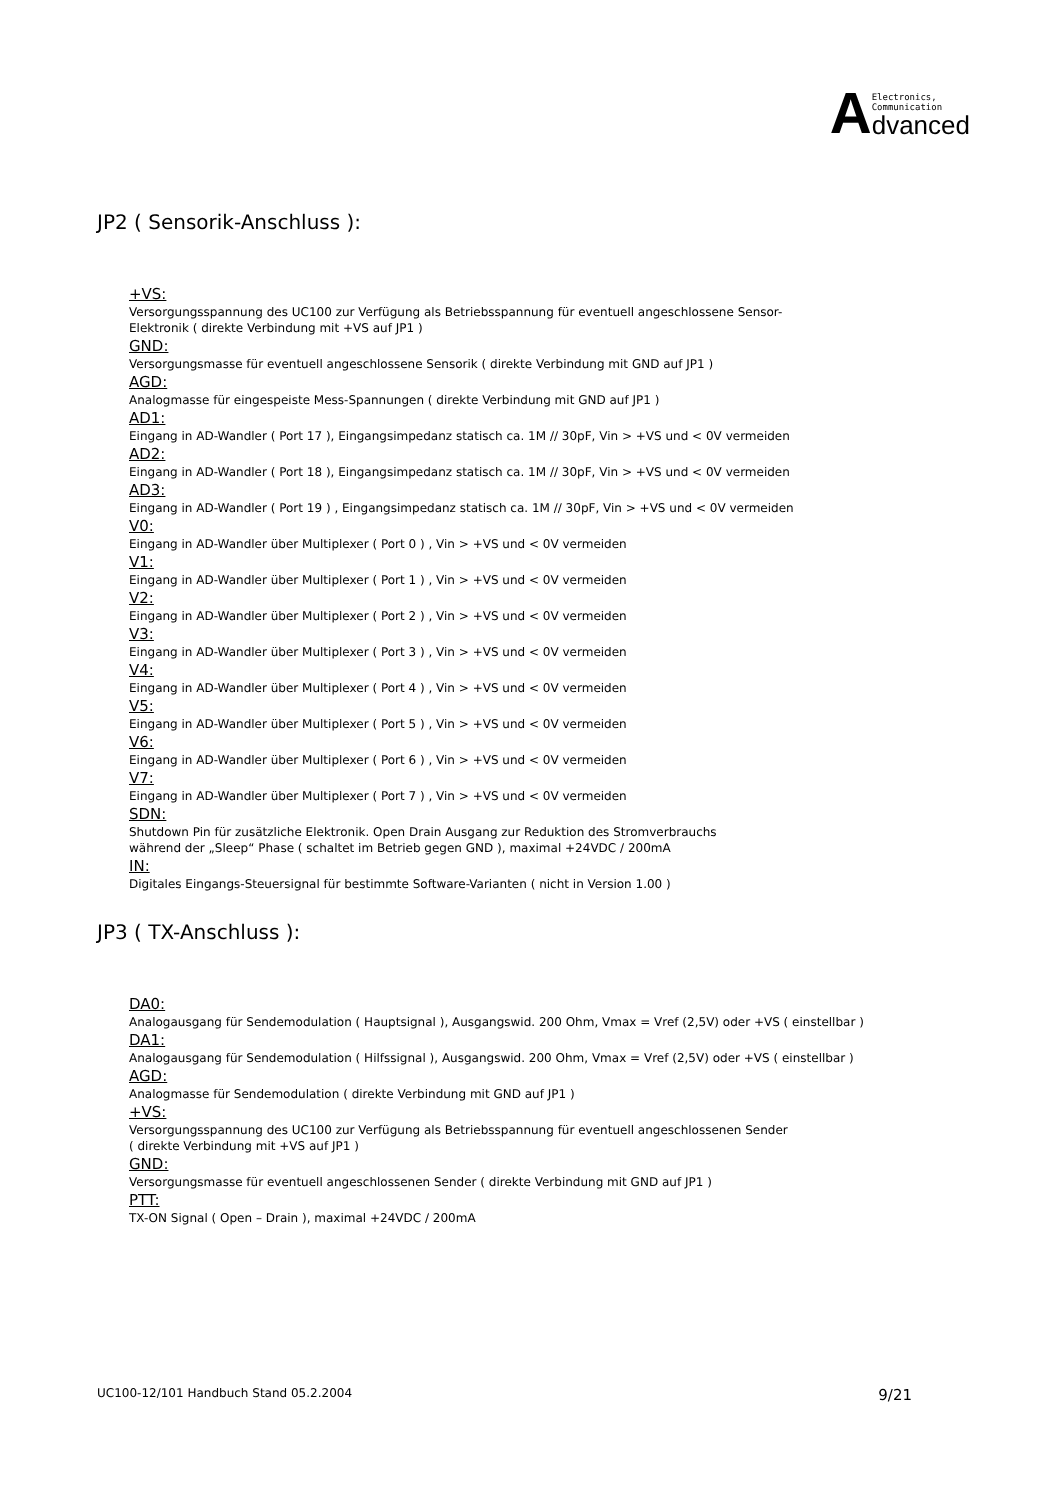A
Electronics,
Communication
dvanced
JP2 ( Sensorik-Anschluss ):
+VS:
Versorgungsspannung des UC100 zur Verfügung als Betriebsspannung für eventuell angeschlossene Sensor-
Elektronik ( direkte Verbindung mit +VS auf JP1 )
GND:
Versorgungsmasse für eventuell angeschlossene Sensorik ( direkte Verbindung mit GND auf JP1 )
AGD:
Analogmasse für eingespeiste Mess-Spannungen ( direkte Verbindung mit GND auf JP1 )
AD1:
Eingang in AD-Wandler ( Port 17 ), Eingangsimpedanz statisch ca. 1M // 30pF, Vin > +VS und < 0V vermeiden
AD2:
Eingang in AD-Wandler ( Port 18 ), Eingangsimpedanz statisch ca. 1M // 30pF, Vin > +VS und < 0V vermeiden
AD3:
Eingang in AD-Wandler ( Port 19 ) , Eingangsimpedanz statisch ca. 1M // 30pF, Vin > +VS und < 0V vermeiden
V0:
Eingang in AD-Wandler über Multiplexer ( Port 0 ) , Vin > +VS und < 0V vermeiden
V1:
Eingang in AD-Wandler über Multiplexer ( Port 1 ) , Vin > +VS und < 0V vermeiden
V2:
Eingang in AD-Wandler über Multiplexer ( Port 2 ) , Vin > +VS und < 0V vermeiden
V3:
Eingang in AD-Wandler über Multiplexer ( Port 3 ) , Vin > +VS und < 0V vermeiden
V4:
Eingang in AD-Wandler über Multiplexer ( Port 4 ) , Vin > +VS und < 0V vermeiden
V5:
Eingang in AD-Wandler über Multiplexer ( Port 5 ) , Vin > +VS und < 0V vermeiden
V6:
Eingang in AD-Wandler über Multiplexer ( Port 6 ) , Vin > +VS und < 0V vermeiden
V7:
Eingang in AD-Wandler über Multiplexer ( Port 7 ) , Vin > +VS und < 0V vermeiden
SDN:
Shutdown Pin für zusätzliche Elektronik. Open Drain Ausgang zur Reduktion des Stromverbrauchs
während der „Sleep“ Phase ( schaltet im Betrieb gegen GND ), maximal +24VDC / 200mA
IN:
Digitales Eingangs-Steuersignal für bestimmte Software-Varianten ( nicht in Version 1.00 )
JP3 ( TX-Anschluss ):
DA0:
Analogausgang für Sendemodulation ( Hauptsignal ), Ausgangswid. 200 Ohm, Vmax = Vref (2,5V) oder +VS ( einstellbar )
DA1:
Analogausgang für Sendemodulation ( Hilfssignal ), Ausgangswid. 200 Ohm, Vmax = Vref (2,5V) oder +VS ( einstellbar )
AGD:
Analogmasse für Sendemodulation ( direkte Verbindung mit GND auf JP1 )
+VS:
Versorgungsspannung des UC100 zur Verfügung als Betriebsspannung für eventuell angeschlossenen Sender
( direkte Verbindung mit +VS auf JP1 )
GND:
Versorgungsmasse für eventuell angeschlossenen Sender ( direkte Verbindung mit GND auf JP1 )
PTT:
TX-ON Signal ( Open – Drain ), maximal +24VDC / 200mA
UC100-12/101 Handbuch Stand 05.2.2004 9/21